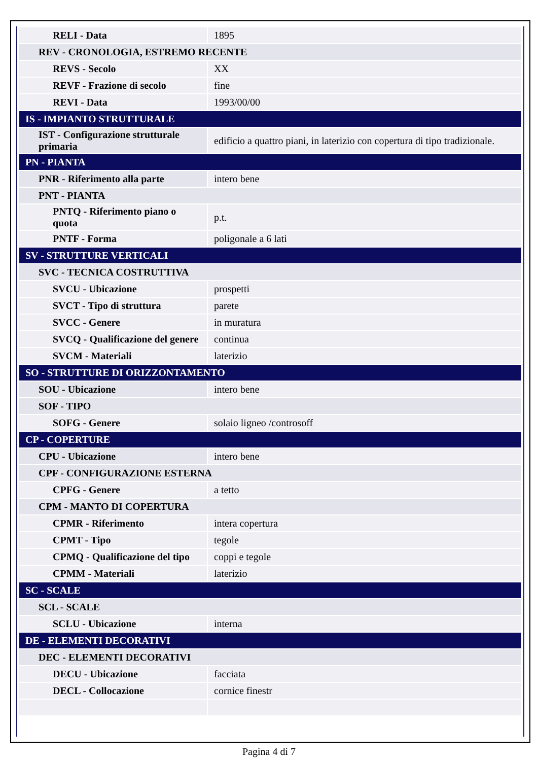| RELI - Data | 1895 |
| REV - CRONOLOGIA, ESTREMO RECENTE | |
| REVS - Secolo | XX |
| REVF - Frazione di secolo | fine |
| REVI - Data | 1993/00/00 |
| IS - IMPIANTO STRUTTURALE | |
| IST - Configurazione strutturale primaria | edificio a quattro piani, in laterizio con copertura di tipo tradizionale. |
| PN - PIANTA | |
| PNR - Riferimento alla parte | intero bene |
| PNT - PIANTA | |
| PNTQ - Riferimento piano o quota | p.t. |
| PNTF - Forma | poligonale a 6 lati |
| SV - STRUTTURE VERTICALI | |
| SVC - TECNICA COSTRUTTIVA | |
| SVCU - Ubicazione | prospetti |
| SVCT - Tipo di struttura | parete |
| SVCC - Genere | in muratura |
| SVCQ - Qualificazione del genere | continua |
| SVCM - Materiali | laterizio |
| SO - STRUTTURE DI ORIZZONTAMENTO | |
| SOU - Ubicazione | intero bene |
| SOF - TIPO | |
| SOFG - Genere | solaio ligneo /controsoff |
| CP - COPERTURE | |
| CPU - Ubicazione | intero bene |
| CPF - CONFIGURAZIONE ESTERNA | |
| CPFG - Genere | a tetto |
| CPM - MANTO DI COPERTURA | |
| CPMR - Riferimento | intera copertura |
| CPMT - Tipo | tegole |
| CPMQ - Qualificazione del tipo | coppi e tegole |
| CPMM - Materiali | laterizio |
| SC - SCALE | |
| SCL - SCALE | |
| SCLU - Ubicazione | interna |
| DE - ELEMENTI DECORATIVI | |
| DEC - ELEMENTI DECORATIVI | |
| DECU - Ubicazione | facciata |
| DECL - Collocazione | cornice finestr |
Pagina 4 di 7